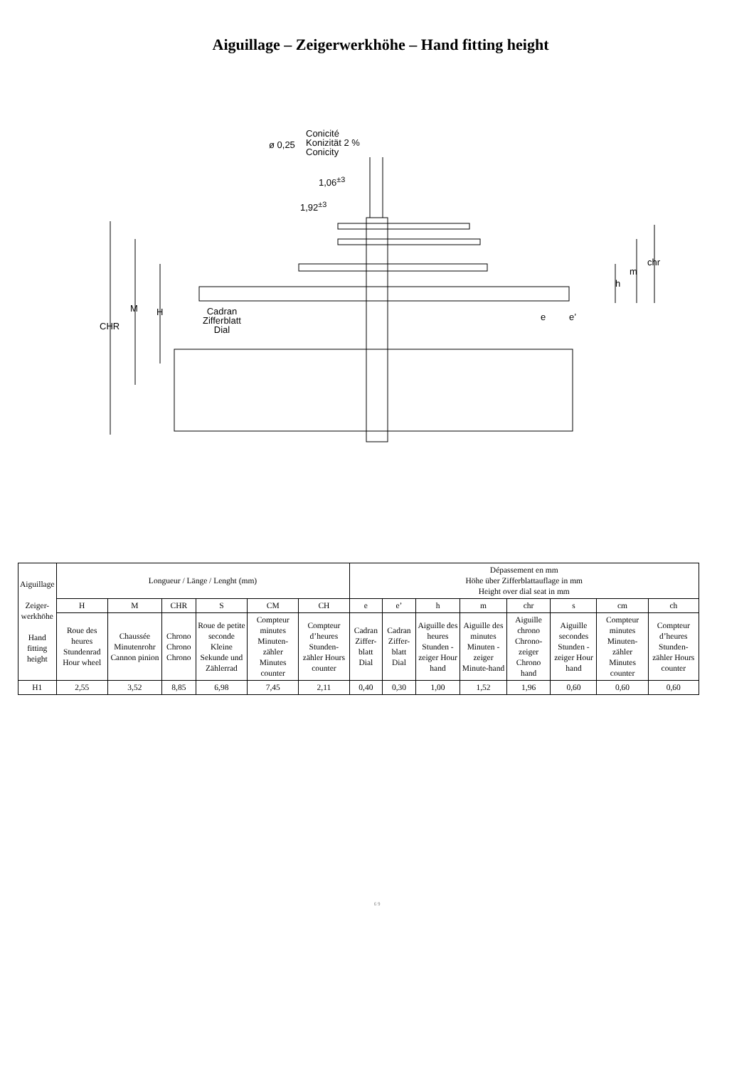Aiguillage – Zeigerwerkhöhe – Hand fitting height
Conicité
Konizität 2 %
Conicity
ø 0,25
1,06<sup>±3</sup>
1,92<sup>±3</sup>
chr
m
h
e e’
M H
CHR
Cadran
Zifferblatt
Dial
| Aiguillage Zeiger- werkhöhe Hand fitting height | Longueur / Länge / Lenght (mm) | | | | | | Dépassement en mm Höhe über Zifferblattauflage in mm Height over dial seat in mm | | | | | | | |
| | H | M | CHR | S | CM | CH | e | e’ | h | m | chr | s | cm | ch |
| | Roue des heures Stundenrad Hour wheel | Chaussée Minutenrohr Cannon pinion | Chrono Chrono Chrono | Roue de petite seconde Kleine Sekunde und Zählerrad | Compteur minutes Minuten-zähler Minutes counter | Compteur d’heures Stunden-zähler Hours counter | Cadran Ziffer-blatt Dial | Cadran Ziffer-blatt Dial | Aiguille des heures Stunden -zeiger Hour hand | Aiguille des minutes Minuten -zeiger Minute-hand | Aiguille chrono Chrono-zeiger Chrono hand | Aiguille secondes Stunden -zeiger Hour hand | Compteur minutes Minuten-zähler Minutes counter | Compteur d’heures Stunden-zähler Hours counter |
| H1 | 2,55 | 3,52 | 8,85 | 6,98 | 7,45 | 2,11 | 0,40 | 0,30 | 1,00 | 1,52 | 1,96 | 0,60 | 0,60 | 0,60 |
6 9